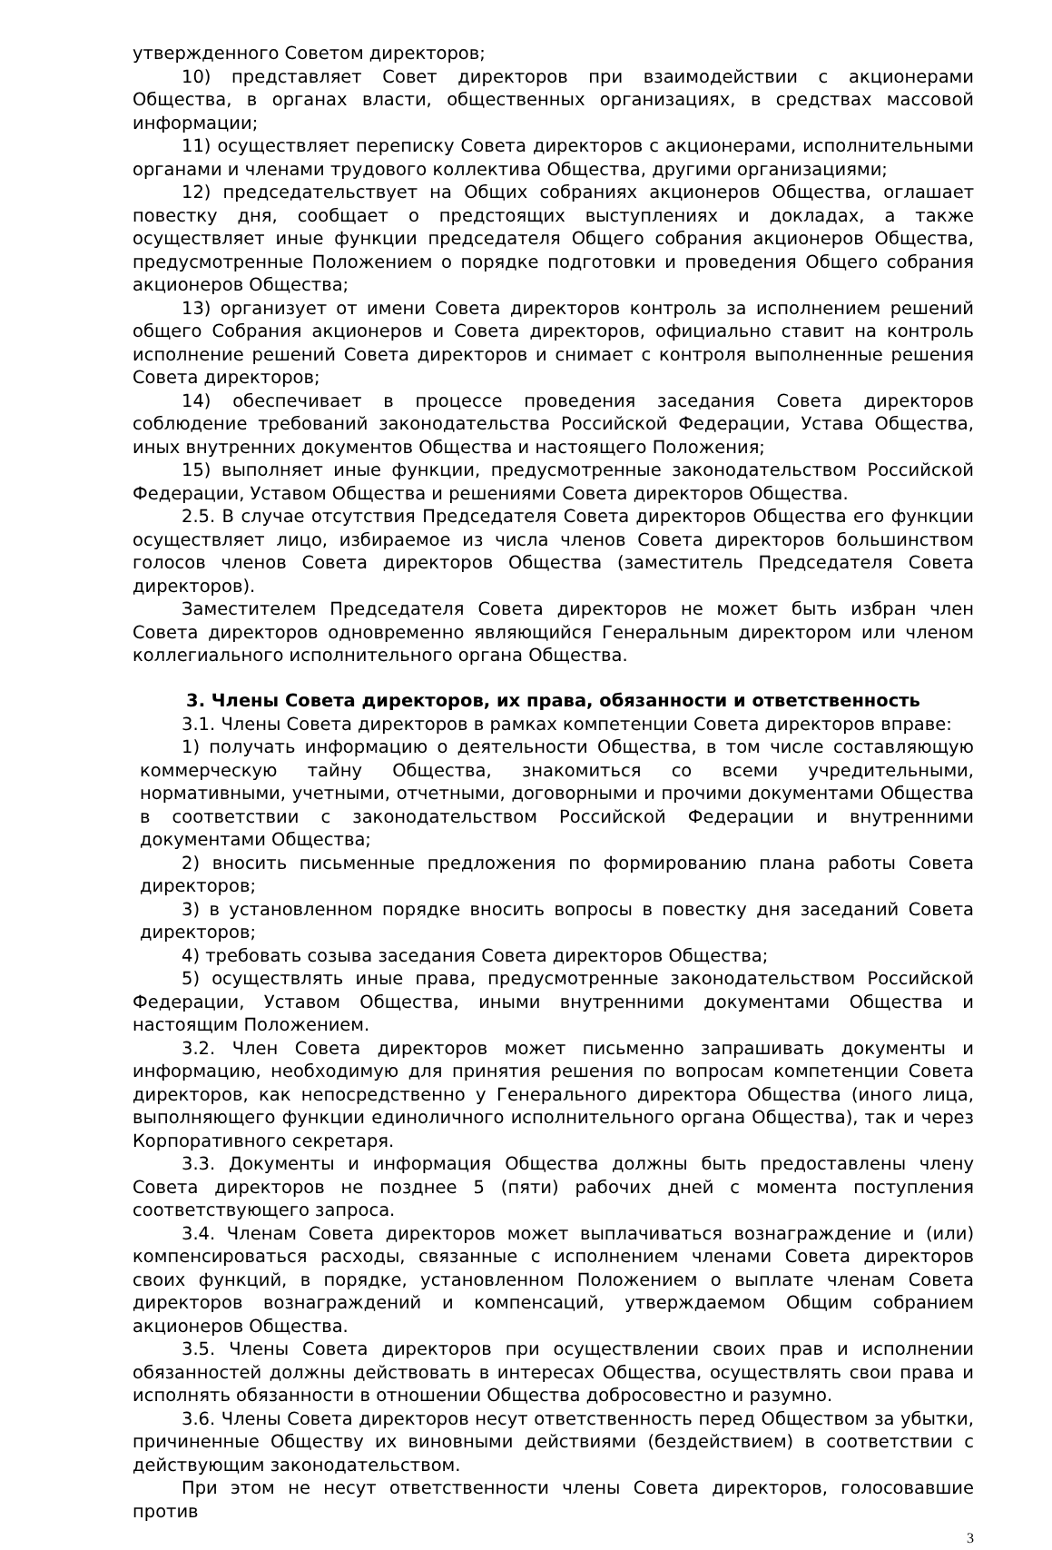утвержденного Советом директоров;
10) представляет Совет директоров при взаимодействии с акционерами Общества, в органах власти, общественных организациях, в средствах массовой информации;
11) осуществляет переписку Совета директоров с акционерами, исполнительными органами и членами трудового коллектива Общества, другими организациями;
12) председательствует на Общих собраниях акционеров Общества, оглашает повестку дня, сообщает о предстоящих выступлениях и докладах, а также осуществляет иные функции председателя Общего собрания акционеров Общества, предусмотренные Положением о порядке подготовки и проведения Общего собрания акционеров Общества;
13) организует от имени Совета директоров контроль за исполнением решений общего Собрания акционеров и Совета директоров, официально ставит на контроль исполнение решений Совета директоров и снимает с контроля выполненные решения Совета директоров;
14) обеспечивает в процессе проведения заседания Совета директоров соблюдение требований законодательства Российской Федерации, Устава Общества, иных внутренних документов Общества и настоящего Положения;
15) выполняет иные функции, предусмотренные законодательством Российской Федерации, Уставом Общества и решениями Совета директоров Общества.
2.5. В случае отсутствия Председателя Совета директоров Общества его функции осуществляет лицо, избираемое из числа членов Совета директоров большинством голосов членов Совета директоров Общества (заместитель Председателя Совета директоров).
Заместителем Председателя Совета директоров не может быть избран член Совета директоров одновременно являющийся Генеральным директором или членом коллегиального исполнительного органа Общества.
3. Члены Совета директоров, их права, обязанности и ответственность
3.1. Члены Совета директоров в рамках компетенции Совета директоров вправе:
1) получать информацию о деятельности Общества, в том числе составляющую коммерческую тайну Общества, знакомиться со всеми учредительными, нормативными, учетными, отчетными, договорными и прочими документами Общества в соответствии с законодательством Российской Федерации и внутренними документами Общества;
2) вносить письменные предложения по формированию плана работы Совета директоров;
3) в установленном порядке вносить вопросы в повестку дня заседаний Совета директоров;
4) требовать созыва заседания Совета директоров Общества;
5) осуществлять иные права, предусмотренные законодательством Российской Федерации, Уставом Общества, иными внутренними документами Общества и настоящим Положением.
3.2. Член Совета директоров может письменно запрашивать документы и информацию, необходимую для принятия решения по вопросам компетенции Совета директоров, как непосредственно у Генерального директора Общества (иного лица, выполняющего функции единоличного исполнительного органа Общества), так и через Корпоративного секретаря.
3.3. Документы и информация Общества должны быть предоставлены члену Совета директоров не позднее 5 (пяти) рабочих дней с момента поступления соответствующего запроса.
3.4. Членам Совета директоров может выплачиваться вознаграждение и (или) компенсироваться расходы, связанные с исполнением членами Совета директоров своих функций, в порядке, установленном Положением о выплате членам Совета директоров вознаграждений и компенсаций, утверждаемом Общим собранием акционеров Общества.
3.5. Члены Совета директоров при осуществлении своих прав и исполнении обязанностей должны действовать в интересах Общества, осуществлять свои права и исполнять обязанности в отношении Общества добросовестно и разумно.
3.6. Члены Совета директоров несут ответственность перед Обществом за убытки, причиненные Обществу их виновными действиями (бездействием) в соответствии с действующим законодательством.
При этом не несут ответственности члены Совета директоров, голосовавшие против
3